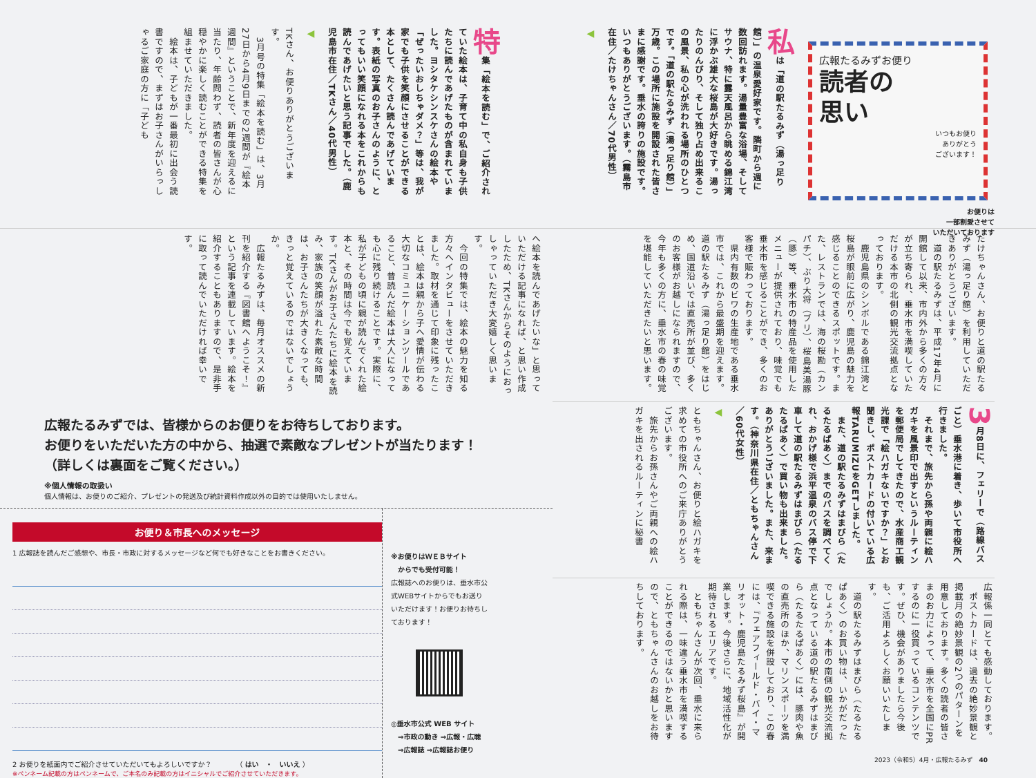広報たるみずお便り
読者の
思い
いつもお便り
ありがとう
ございます！
お便りは
一部割愛させて
いただいております
私は「道の駅たるみず（湯っ足り館）」の温泉愛好家です。隣町から週に数回訪れます。湯量豊富な浴場、そしてサウナ、特に露天風呂から眺める錦江湾に浮かぶ雄大な桜島が大好きです。湯ったりのんびり、そして独り占め出来るこの風景、私の心が洗われる場所のひとつです。「道の駅たるみず（湯っ足り館）」万歳。この場所に施設を開設された皆さまに感謝です。垂水の誇りの施設です。いつもありがとうございます。（霧島市在住／たけちゃんさん／70代男性）
◀
特集「絵本を読む」で、ご紹介されていた絵本は、子育て中の私自身も子供たちに読んであげたものが含まれていました。ヨシタケシンスケさんの絵本や「ぜったいおしちゃダメ？」等は、我が家でも子供を笑顔にさせることができる本として、たくさん読んであげています。表紙の写真のお子さんのように、とってもいい笑顔になれる本をこれからも読んであげたいと思う記事でした。（鹿児島市在住／TKさん／40代男性）
◀
TKさん、お便りありがとうございます。
　3月号の特集「絵本を読む」は、3月27日から4月9日までの2週間が『絵本週間』ということで、新年度を迎えるに当たり、年齢問わず、読者の皆さんが心穏やかに楽しく読むことができる特集を組ませていただきました。
　絵本は、子どもが一番最初に出会う読書ですので、まずはお子さんがいらっしゃるご家庭の方に「子ども
たけちゃんさん、お便りと道の駅たるみず（湯っ足り館）を利用していただきありがとうございます。
　道の駅たるみずは、平成17年4月に開館して以来、市内外から多くの方々が立ち寄られ、垂水市を満喫していただける本市の北側の観光交流拠点となっております。
　鹿児島県のシンボルである錦江湾と桜島が眼前に広がり、鹿児島の魅力を感じることのできるスポットです。また、レストランでは、海の桜勘（カンパチ）、ぶり大将（ブリ）、桜島美湯豚（豚）等、垂水市の特産品を使用したメニューが提供されており、味覚でも垂水市を感じることができ、多くのお客様で賑わっております。
　県内有数のビワの生産地である垂水市では、これから最盛期を迎えます。道の駅たるみず（湯っ足り館）をはじめ、国道沿いでは直売所が並び、多くのお客様がお越しになられますので、今年も多くの方に、垂水市の春の味覚を堪能していただきたいと思います。
へ絵本を読んであげたいな」と思っていただける記事になれば、と思い作成したため、TKさんからそのようにおっしゃっていただき大変嬉しく思います。
　今回の特集では、絵本の魅力を知る方々へインタビューをさせていただきました。取材を通じて印象に残ったことは、絵本は親から子へ愛情が伝わる大切なコミュニケーションツールであること、昔読んだ絵本は大人になっても心に残り続けることです。実際に、私が子どもの頃に親が読んでくれた絵本と、その時間は今でも覚えています。TKさんがお子さんたちに絵本を読み、家族の笑顔が溢れた素敵な時間は、お子さんたちが大きくなっても、きっと覚えているのではないでしょうか。
　広報たるみずは、毎月オススメの新刊を紹介する『図書館へようこそ！』という記事を連載しています。絵本を紹介することもありますので、是非手に取って読んでいただければ幸いです。
3月8日に、フェリーで（路線バスごと）垂水港に着き、歩いて市役所へ行きました。
　それまで、旅先から孫や両親に絵ハガキを風景印で出すというルーティンを郵便局でしてきたので、水産商工観光課で「絵ハガキないですか？」とお聞きし、ポストカードの付いている広報TARUMIZUをGETしました。
　また、道の駅たるみずはまびら（たるたるぱあく）までのバスを調べてくれ、おかげ様で浜平温泉のバス停で下車して道の駅たるみずはまびら（たるたるぱあく）で買い物も出来ました。ありがとうございました。また、来ます。（神奈川県在住／ともちゃんさん／60代女性）
◀
ともちゃんさん、お便りと絵ハガキを求めての市役所へのご来庁ありがとうございます。
　旅先からお孫さんやご両親への絵ハガキを出されるルーティンに秘書
広報係一同とても感動しております。
　ポストカードは、過去の絶妙景観と掲載月の絶妙景観の2つのパターンを用意しております。多くの読者の皆さまのお力によって、垂水市を全国にPRするのに一役買っているコンテンツです。ぜひ、機会がありましたら今後も、ご活用よろしくお願いいたします。
　道の駅たるみずはまびら（たるたるぱあく）のお買い物は、いかがだったでしょうか。本市の南側の観光交流拠点となっている道の駅たるみずはまびら（たるたるぱあく）には、豚肉や魚の直売所のほか、マリンスポーツを満喫できる施設を併設しており、この春には、『フェアフィールド・バイ・マリオット・鹿児島たるみず桜島』が開業します。今後さらに、地域活性化が期待されるエリアです。
　ともちゃんさんが次回、垂水に来られる際は、一味違う垂水市を満喫することができるのではないかと思いますので、ともちゃんさんのお越しをお待ちしております。
2023（令和5）4月・広報たるみず　40
広報たるみずでは、皆様からのお便りをお待ちしております。
お便りをいただいた方の中から、抽選で素敵なプレゼントが当たります！
（詳しくは裏面をご覧ください。）
※個人情報の取扱い
個人情報は、お便りのご紹介、プレゼントの発送及び統計資料作成以外の目的では使用いたしません。
お便り＆市長へのメッセージ
1 広報誌を読んだご感想や、市長・市政に対するメッセージなど何でも好きなことをお書きください。
2 お便りを紙面内でご紹介させていただいてもよろしいですか？　　　　（ はい　・　いいえ ）
※ペンネーム記載の方はペンネームで、ご本名のみ記載の方はイニシャルでご紹介させていただきます。
※お便りはＷＥＢサイト
　からでも受付可能！
広報誌へのお便りは、垂水市公式WEBサイトからでもお送りいただけます！お便りお待ちしております！
◎垂水市公式 WEB サイト
　⇒市政の動き ⇒広報・広聴
　⇒広報誌 ⇒広報誌お便り